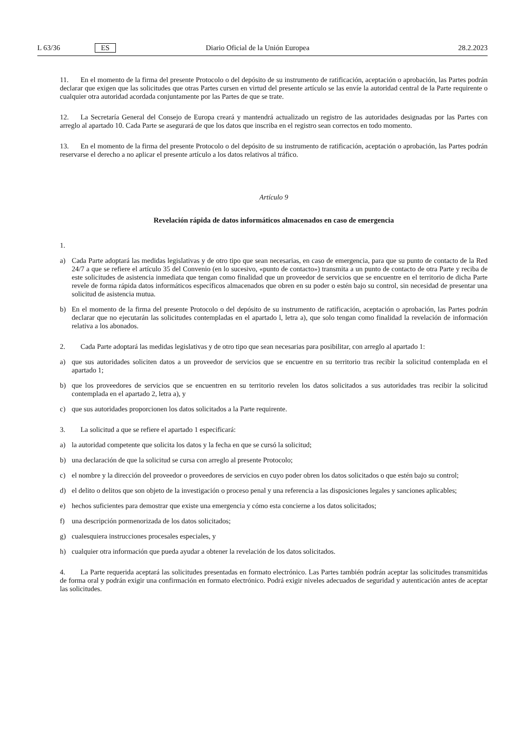L 63/36 ES Diario Oficial de la Unión Europea 28.2.2023
11. En el momento de la firma del presente Protocolo o del depósito de su instrumento de ratificación, aceptación o aprobación, las Partes podrán declarar que exigen que las solicitudes que otras Partes cursen en virtud del presente artículo se las envíe la autoridad central de la Parte requirente o cualquier otra autoridad acordada conjuntamente por las Partes de que se trate.
12. La Secretaría General del Consejo de Europa creará y mantendrá actualizado un registro de las autoridades designadas por las Partes con arreglo al apartado 10. Cada Parte se asegurará de que los datos que inscriba en el registro sean correctos en todo momento.
13. En el momento de la firma del presente Protocolo o del depósito de su instrumento de ratificación, aceptación o aprobación, las Partes podrán reservarse el derecho a no aplicar el presente artículo a los datos relativos al tráfico.
Artículo 9
Revelación rápida de datos informáticos almacenados en caso de emergencia
1.
a) Cada Parte adoptará las medidas legislativas y de otro tipo que sean necesarias, en caso de emergencia, para que su punto de contacto de la Red 24/7 a que se refiere el artículo 35 del Convenio (en lo sucesivo, «punto de contacto») transmita a un punto de contacto de otra Parte y reciba de este solicitudes de asistencia inmediata que tengan como finalidad que un proveedor de servicios que se encuentre en el territorio de dicha Parte revele de forma rápida datos informáticos específicos almacenados que obren en su poder o estén bajo su control, sin necesidad de presentar una solicitud de asistencia mutua.
b) En el momento de la firma del presente Protocolo o del depósito de su instrumento de ratificación, aceptación o aprobación, las Partes podrán declarar que no ejecutarán las solicitudes contempladas en el apartado l, letra a), que solo tengan como finalidad la revelación de información relativa a los abonados.
2. Cada Parte adoptará las medidas legislativas y de otro tipo que sean necesarias para posibilitar, con arreglo al apartado 1:
a) que sus autoridades soliciten datos a un proveedor de servicios que se encuentre en su territorio tras recibir la solicitud contemplada en el apartado 1;
b) que los proveedores de servicios que se encuentren en su territorio revelen los datos solicitados a sus autoridades tras recibir la solicitud contemplada en el apartado 2, letra a), y
c) que sus autoridades proporcionen los datos solicitados a la Parte requirente.
3. La solicitud a que se refiere el apartado 1 especificará:
a) la autoridad competente que solicita los datos y la fecha en que se cursó la solicitud;
b) una declaración de que la solicitud se cursa con arreglo al presente Protocolo;
c) el nombre y la dirección del proveedor o proveedores de servicios en cuyo poder obren los datos solicitados o que estén bajo su control;
d) el delito o delitos que son objeto de la investigación o proceso penal y una referencia a las disposiciones legales y sanciones aplicables;
e) hechos suficientes para demostrar que existe una emergencia y cómo esta concierne a los datos solicitados;
f) una descripción pormenorizada de los datos solicitados;
g) cualesquiera instrucciones procesales especiales, y
h) cualquier otra información que pueda ayudar a obtener la revelación de los datos solicitados.
4. La Parte requerida aceptará las solicitudes presentadas en formato electrónico. Las Partes también podrán aceptar las solicitudes transmitidas de forma oral y podrán exigir una confirmación en formato electrónico. Podrá exigir niveles adecuados de seguridad y autenticación antes de aceptar las solicitudes.